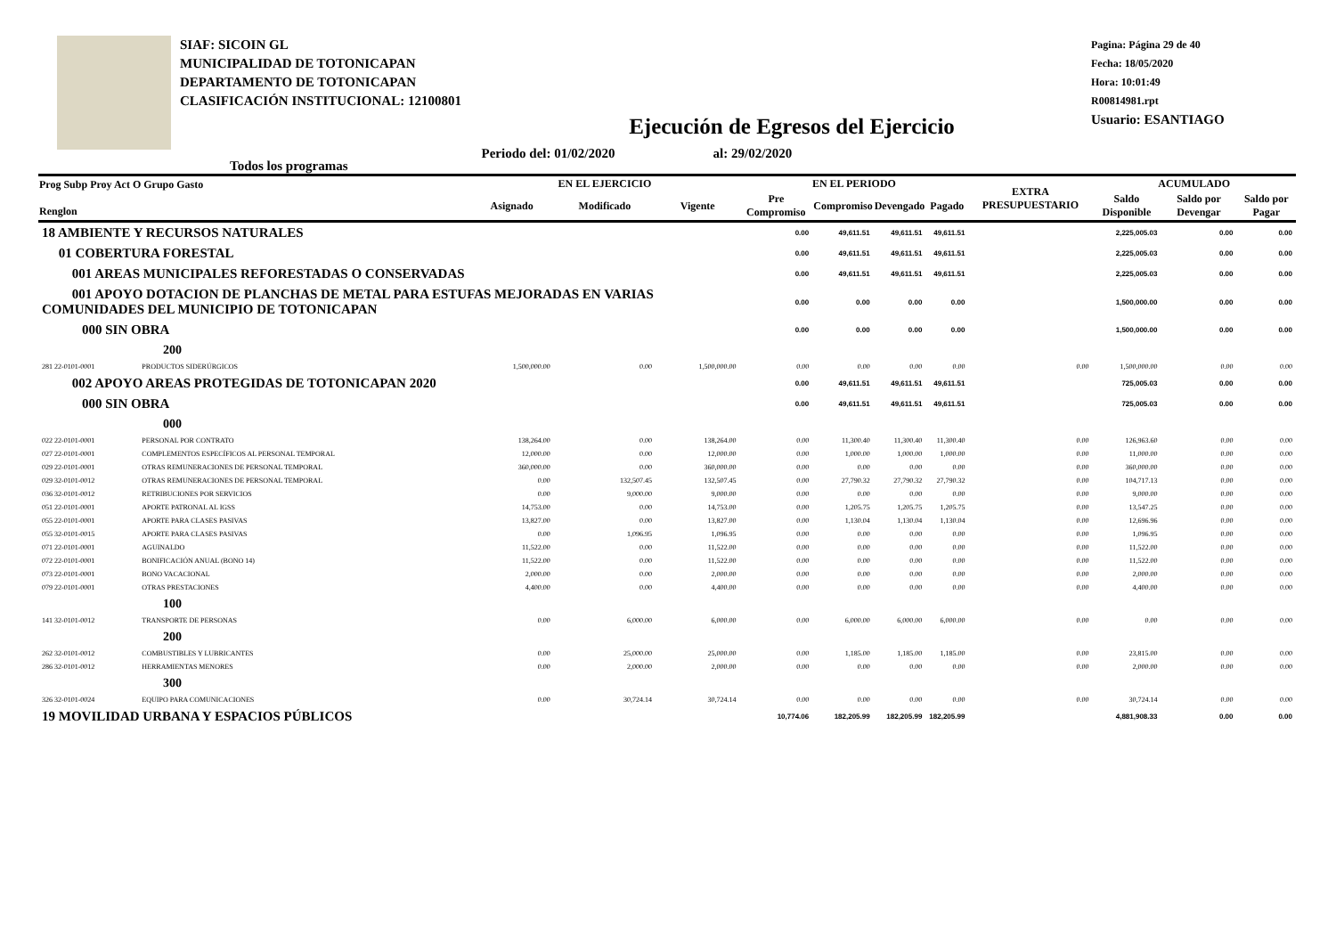SIAF: SICOIN GL
MUNICIPALIDAD DE TOTONICAPAN
DEPARTAMENTO DE TOTONICAPAN
CLASIFICACIÓN INSTITUCIONAL: 12100801
Pagina: Página 29 de 40
Fecha: 18/05/2020
Hora: 10:01:49
R00814981.rpt
Usuario: ESANTIAGO
Ejecución de Egresos del Ejercicio
Todos los programas Periodo del: 01/02/2020 al: 29/02/2020
| Prog Subp Proy Act O Grupo Gasto Renglon | | EN EL EJERCICIO | | | EN EL PERIODO | | | | EXTRA PRESUPUESTARIO | ACUMULADO | | |
| --- | --- | --- | --- | --- | --- | --- | --- | --- | --- | --- | --- | --- |
| | | Asignado | Modificado | Vigente | Pre Compromiso | Compromiso | Devengado | Pagado | | Saldo Disponible | Saldo por Devengar | Saldo por Pagar |
| 18 AMBIENTE Y RECURSOS NATURALES | | | | | 0.00 | 49,611.51 | 49,611.51 | 49,611.51 | | 2,225,005.03 | 0.00 | 0.00 |
| 01 COBERTURA FORESTAL | | | | | 0.00 | 49,611.51 | 49,611.51 | 49,611.51 | | 2,225,005.03 | 0.00 | 0.00 |
| 001 AREAS MUNICIPALES REFORESTADAS O CONSERVADAS | | | | | 0.00 | 49,611.51 | 49,611.51 | 49,611.51 | | 2,225,005.03 | 0.00 | 0.00 |
| 001 APOYO DOTACION DE PLANCHAS DE METAL PARA ESTUFAS MEJORADAS EN VARIAS COMUNIDADES DEL MUNICIPIO DE TOTONICAPAN | | | | | 0.00 | 0.00 | 0.00 | 0.00 | | 1,500,000.00 | 0.00 | 0.00 |
| 000 SIN OBRA | | | | | 0.00 | 0.00 | 0.00 | 0.00 | | 1,500,000.00 | 0.00 | 0.00 |
| 200 | | | | | | | | | | | | |
| 281 22-0101-0001 | PRODUCTOS SIDERÚRGICOS | 1,500,000.00 | 0.00 | 1,500,000.00 | 0.00 | 0.00 | 0.00 | 0.00 | 0.00 | 1,500,000.00 | 0.00 | 0.00 |
| 002 APOYO AREAS PROTEGIDAS DE TOTONICAPAN 2020 | | | | | 0.00 | 49,611.51 | 49,611.51 | 49,611.51 | | 725,005.03 | 0.00 | 0.00 |
| 000 SIN OBRA | | | | | 0.00 | 49,611.51 | 49,611.51 | 49,611.51 | | 725,005.03 | 0.00 | 0.00 |
| 000 | | | | | | | | | | | | |
| 022 22-0101-0001 | PERSONAL POR CONTRATO | 138,264.00 | 0.00 | 138,264.00 | 0.00 | 11,300.40 | 11,300.40 | 11,300.40 | 0.00 | 126,963.60 | 0.00 | 0.00 |
| 027 22-0101-0001 | COMPLEMENTOS ESPECÍFICOS AL PERSONAL TEMPORAL | 12,000.00 | 0.00 | 12,000.00 | 0.00 | 1,000.00 | 1,000.00 | 1,000.00 | 0.00 | 11,000.00 | 0.00 | 0.00 |
| 029 22-0101-0001 | OTRAS REMUNERACIONES DE PERSONAL TEMPORAL | 360,000.00 | 0.00 | 360,000.00 | 0.00 | 0.00 | 0.00 | 0.00 | 0.00 | 360,000.00 | 0.00 | 0.00 |
| 029 32-0101-0012 | OTRAS REMUNERACIONES DE PERSONAL TEMPORAL | 0.00 | 132,507.45 | 132,507.45 | 0.00 | 27,790.32 | 27,790.32 | 27,790.32 | 0.00 | 104,717.13 | 0.00 | 0.00 |
| 036 32-0101-0012 | RETRIBUCIONES POR SERVICIOS | 0.00 | 9,000.00 | 9,000.00 | 0.00 | 0.00 | 0.00 | 0.00 | 0.00 | 9,000.00 | 0.00 | 0.00 |
| 051 22-0101-0001 | APORTE PATRONAL AL IGSS | 14,753.00 | 0.00 | 14,753.00 | 0.00 | 1,205.75 | 1,205.75 | 1,205.75 | 0.00 | 13,547.25 | 0.00 | 0.00 |
| 055 22-0101-0001 | APORTE PARA CLASES PASIVAS | 13,827.00 | 0.00 | 13,827.00 | 0.00 | 1,130.04 | 1,130.04 | 1,130.04 | 0.00 | 12,696.96 | 0.00 | 0.00 |
| 055 32-0101-0015 | APORTE PARA CLASES PASIVAS | 0.00 | 1,096.95 | 1,096.95 | 0.00 | 0.00 | 0.00 | 0.00 | 0.00 | 1,096.95 | 0.00 | 0.00 |
| 071 22-0101-0001 | AGUINALDO | 11,522.00 | 0.00 | 11,522.00 | 0.00 | 0.00 | 0.00 | 0.00 | 0.00 | 11,522.00 | 0.00 | 0.00 |
| 072 22-0101-0001 | BONIFICACIÓN ANUAL (BONO 14) | 11,522.00 | 0.00 | 11,522.00 | 0.00 | 0.00 | 0.00 | 0.00 | 0.00 | 11,522.00 | 0.00 | 0.00 |
| 073 22-0101-0001 | BONO VACACIONAL | 2,000.00 | 0.00 | 2,000.00 | 0.00 | 0.00 | 0.00 | 0.00 | 0.00 | 2,000.00 | 0.00 | 0.00 |
| 079 22-0101-0001 | OTRAS PRESTACIONES | 4,400.00 | 0.00 | 4,400.00 | 0.00 | 0.00 | 0.00 | 0.00 | 0.00 | 4,400.00 | 0.00 | 0.00 |
| 100 | | | | | | | | | | | | |
| 141 32-0101-0012 | TRANSPORTE DE PERSONAS | 0.00 | 6,000.00 | 6,000.00 | 0.00 | 6,000.00 | 6,000.00 | 6,000.00 | 0.00 | 0.00 | 0.00 | 0.00 |
| 200 | | | | | | | | | | | | |
| 262 32-0101-0012 | COMBUSTIBLES Y LUBRICANTES | 0.00 | 25,000.00 | 25,000.00 | 0.00 | 1,185.00 | 1,185.00 | 1,185.00 | 0.00 | 23,815.00 | 0.00 | 0.00 |
| 286 32-0101-0012 | HERRAMIENTAS MENORES | 0.00 | 2,000.00 | 2,000.00 | 0.00 | 0.00 | 0.00 | 0.00 | 0.00 | 2,000.00 | 0.00 | 0.00 |
| 300 | | | | | | | | | | | | |
| 326 32-0101-0024 | EQUIPO PARA COMUNICACIONES | 0.00 | 30,724.14 | 30,724.14 | 0.00 | 0.00 | 0.00 | 0.00 | 0.00 | 30,724.14 | 0.00 | 0.00 |
| 19 MOVILIDAD URBANA Y ESPACIOS PÚBLICOS | | | | | 10,774.06 | 182,205.99 | 182,205.99 | 182,205.99 | | 4,881,908.33 | 0.00 | 0.00 |